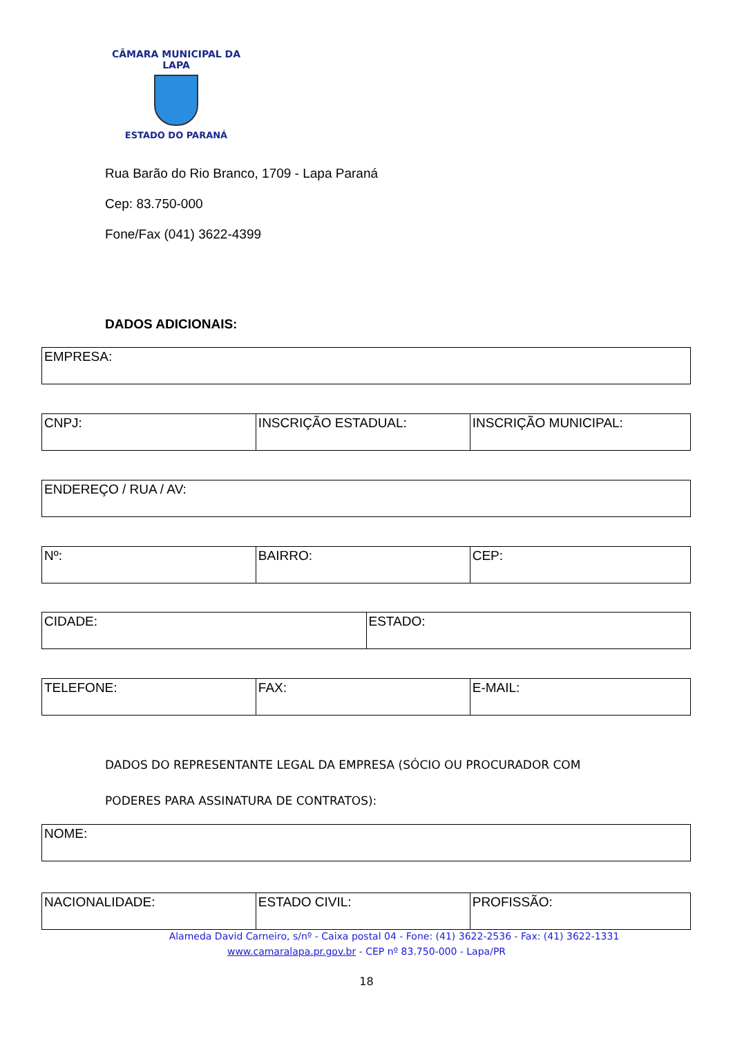CÂMARA MUNICIPAL DA LAPA
ESTADO DO PARANÁ
Rua Barão do Rio Branco, 1709 - Lapa Paraná
Cep: 83.750-000
Fone/Fax (041) 3622-4399
DADOS ADICIONAIS:
| EMPRESA: |
| CNPJ: | INSCRIÇÃO ESTADUAL: | INSCRIÇÃO MUNICIPAL: |
| ENDEREÇO / RUA / AV: |
| Nº: | BAIRRO: | CEP: |
| CIDADE: | ESTADO: |
| TELEFONE: | FAX: | E-MAIL: |
DADOS DO REPRESENTANTE LEGAL DA EMPRESA (SÓCIO OU PROCURADOR COM
PODERES PARA ASSINATURA DE CONTRATOS):
| NOME: |
| NACIONALIDADE: | ESTADO CIVIL: | PROFISSÃO: |
Alameda David Carneiro, s/nº - Caixa postal 04 - Fone: (41) 3622-2536 - Fax: (41) 3622-1331
www.camaralapa.pr.gov.br - CEP nº 83.750-000 - Lapa/PR
18